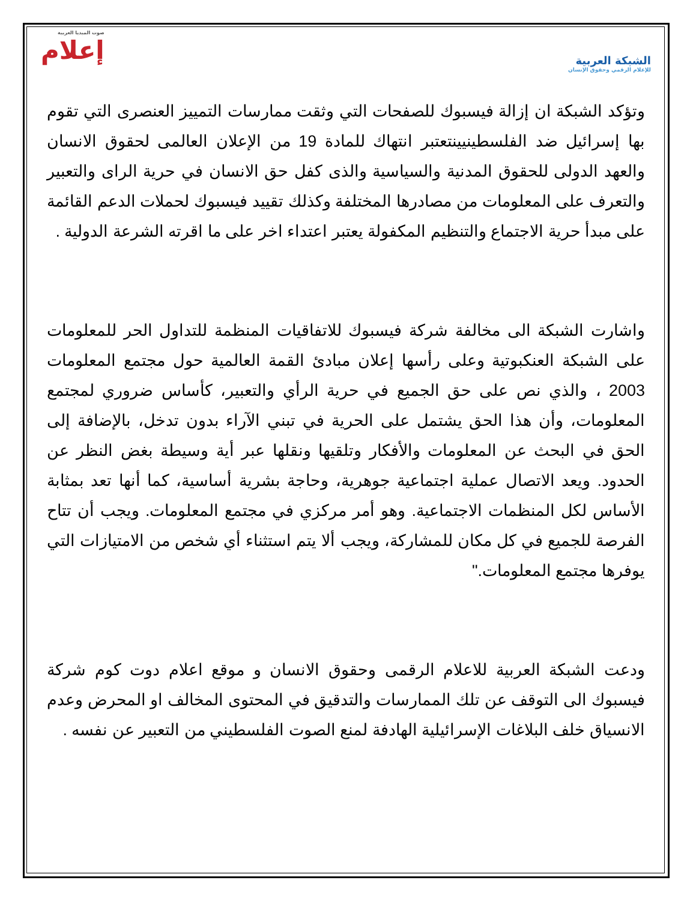صوت الميديا العربية
إعلام
الشبكة العربية
للإعلام الرقمي وحقوق الإنسان
وتؤكد الشبكة ان إزالة فيسبوك للصفحات التي وثقت ممارسات التمييز العنصرى التي تقوم بها إسرائيل ضد الفلسطينيينتعتبر انتهاك للمادة 19 من الإعلان العالمى لحقوق الانسان والعهد الدولى للحقوق المدنية والسياسية والذى كفل حق الانسان في حرية الراى والتعبير والتعرف على المعلومات من مصادرها المختلفة وكذلك تقييد فيسبوك لحملات الدعم القائمة على مبدأ حرية الاجتماع والتنظيم المكفولة يعتبر اعتداء اخر على ما اقرته الشرعة الدولية .
واشارت الشبكة الى مخالفة شركة فيسبوك للاتفاقيات المنظمة للتداول الحر للمعلومات على الشبكة العنكبوتية وعلى رأسها إعلان مبادئ القمة العالمية حول مجتمع المعلومات 2003 ، والذي نص على حق الجميع في حرية الرأي والتعبير، كأساس ضروري لمجتمع المعلومات، وأن هذا الحق يشتمل على الحرية في تبني الآراء بدون تدخل، بالإضافة إلى الحق في البحث عن المعلومات والأفكار وتلقيها ونقلها عبر أية وسيطة بغض النظر عن الحدود. ويعد الاتصال عملية اجتماعية جوهرية، وحاجة بشرية أساسية، كما أنها تعد بمثابة الأساس لكل المنظمات الاجتماعية. وهو أمر مركزي في مجتمع المعلومات. ويجب أن تتاح الفرصة للجميع في كل مكان للمشاركة، ويجب ألا يتم استثناء أي شخص من الامتيازات التي يوفرها مجتمع المعلومات."
ودعت الشبكة العربية للاعلام الرقمى وحقوق الانسان و موقع اعلام دوت كوم شركة فيسبوك الى التوقف عن تلك الممارسات والتدقيق في المحتوى المخالف او المحرض وعدم الانسياق خلف البلاغات الإسرائيلية الهادفة لمنع الصوت الفلسطيني من التعبير عن نفسه .